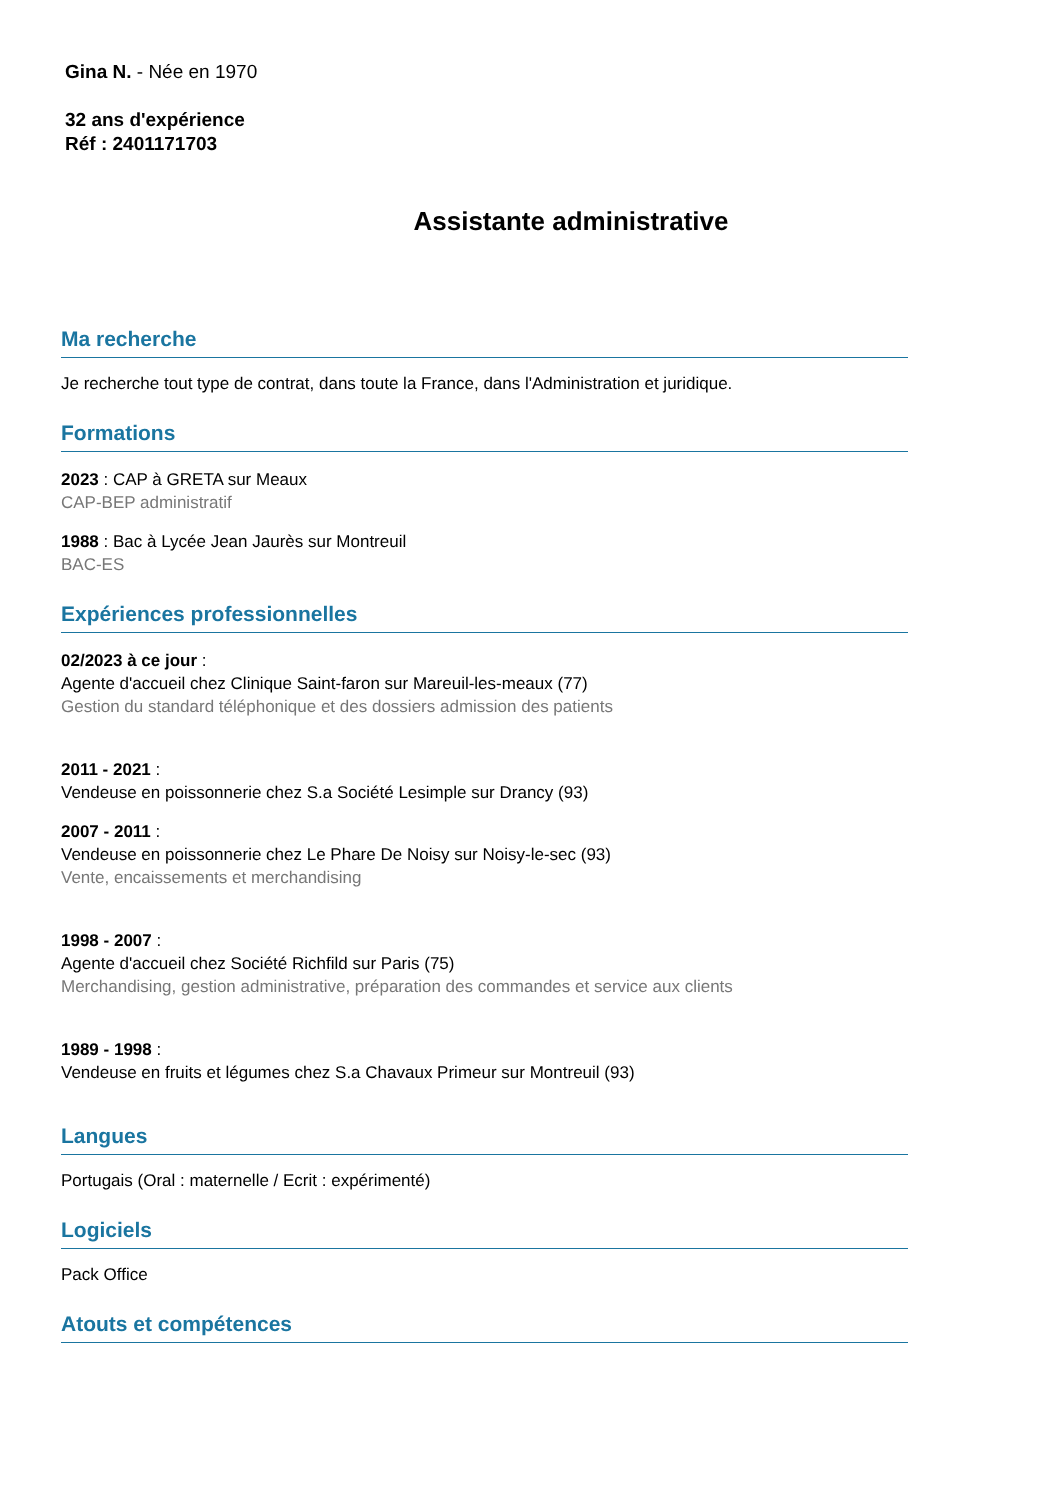Gina N. - Née en 1970
32 ans d'expérience
Réf : 2401171703
Assistante administrative
Ma recherche
Je recherche tout type de contrat, dans toute la France, dans l'Administration et juridique.
Formations
2023 : CAP à GRETA sur Meaux
CAP-BEP administratif
1988 : Bac à Lycée Jean Jaurès sur Montreuil
BAC-ES
Expériences professionnelles
02/2023 à ce jour :
Agente d'accueil chez Clinique Saint-faron sur Mareuil-les-meaux (77)
Gestion du standard téléphonique et des dossiers admission des patients
2011 - 2021 :
Vendeuse en poissonnerie chez S.a Société Lesimple sur Drancy (93)
2007 - 2011 :
Vendeuse en poissonnerie chez Le Phare De Noisy sur Noisy-le-sec (93)
Vente, encaissements et merchandising
1998 - 2007 :
Agente d'accueil chez Société Richfild sur Paris (75)
Merchandising, gestion administrative, préparation des commandes et service aux clients
1989 - 1998 :
Vendeuse en fruits et légumes chez S.a Chavaux Primeur sur Montreuil (93)
Langues
Portugais (Oral : maternelle / Ecrit : expérimenté)
Logiciels
Pack Office
Atouts et compétences